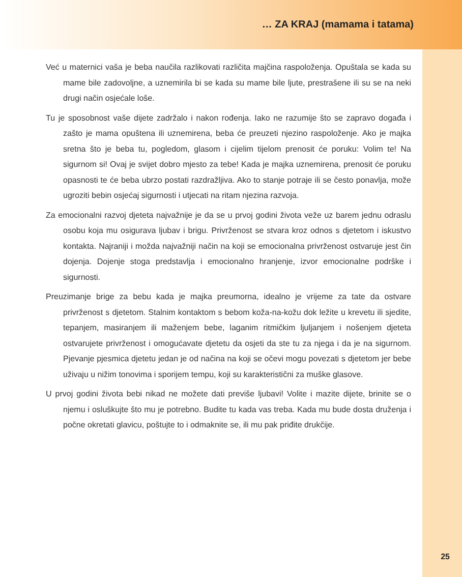… ZA KRAJ (mamama i tatama)
Već u maternici vaša je beba naučila razlikovati različita majčina raspoloženja. Opuštala se kada su mame bile zadovoljne, a uznemirila bi se kada su mame bile ljute, prestrašene ili su se na neki drugi način osjećale loše.
Tu je sposobnost vaše dijete zadržalo i nakon rođenja. Iako ne razumije što se zapravo događa i zašto je mama opuštena ili uznemirena, beba će preuzeti njezino raspoloženje. Ako je majka sretna što je beba tu, pogledom, glasom i cijelim tijelom prenosit će poruku: Volim te! Na sigurnom si! Ovaj je svijet dobro mjesto za tebe! Kada je majka uznemirena, prenosit će poruku opasnosti te će beba ubrzo postati razdražljiva. Ako to stanje potraje ili se često ponavlja, može ugroziti bebin osjećaj sigurnosti i utjecati na ritam njezina razvoja.
Za emocionalni razvoj djeteta najvažnije je da se u prvoj godini života veže uz barem jednu odraslu osobu koja mu osigurava ljubav i brigu. Privrženost se stvara kroz odnos s djetetom i iskustvo kontakta. Najraniji i možda najvažniji način na koji se emocionalna privrženost ostvaruje jest čin dojenja. Dojenje stoga predstavlja i emocionalno hranjenje, izvor emocionalne podrške i sigurnosti.
Preuzimanje brige za bebu kada je majka preumorna, idealno je vrijeme za tate da ostvare privrženost s djetetom. Stalnim kontaktom s bebom koža-na-kožu dok ležite u krevetu ili sjedite, tepanjem, masiranjem ili maženjem bebe, laganim ritmičkim ljuljanjem i nošenjem djeteta ostvarujete privrženost i omogućavate djetetu da osjeti da ste tu za njega i da je na sigurnom. Pjevanje pjesmica djetetu jedan je od načina na koji se očevi mogu povezati s djetetom jer bebe uživaju u nižim tonovima i sporijem tempu, koji su karakteristični za muške glasove.
U prvoj godini života bebi nikad ne možete dati previše ljubavi! Volite i mazite dijete, brinite se o njemu i osluškujte što mu je potrebno. Budite tu kada vas treba. Kada mu bude dosta druženja i počne okretati glavicu, poštujte to i odmaknite se, ili mu pak priđite drukčije.
25